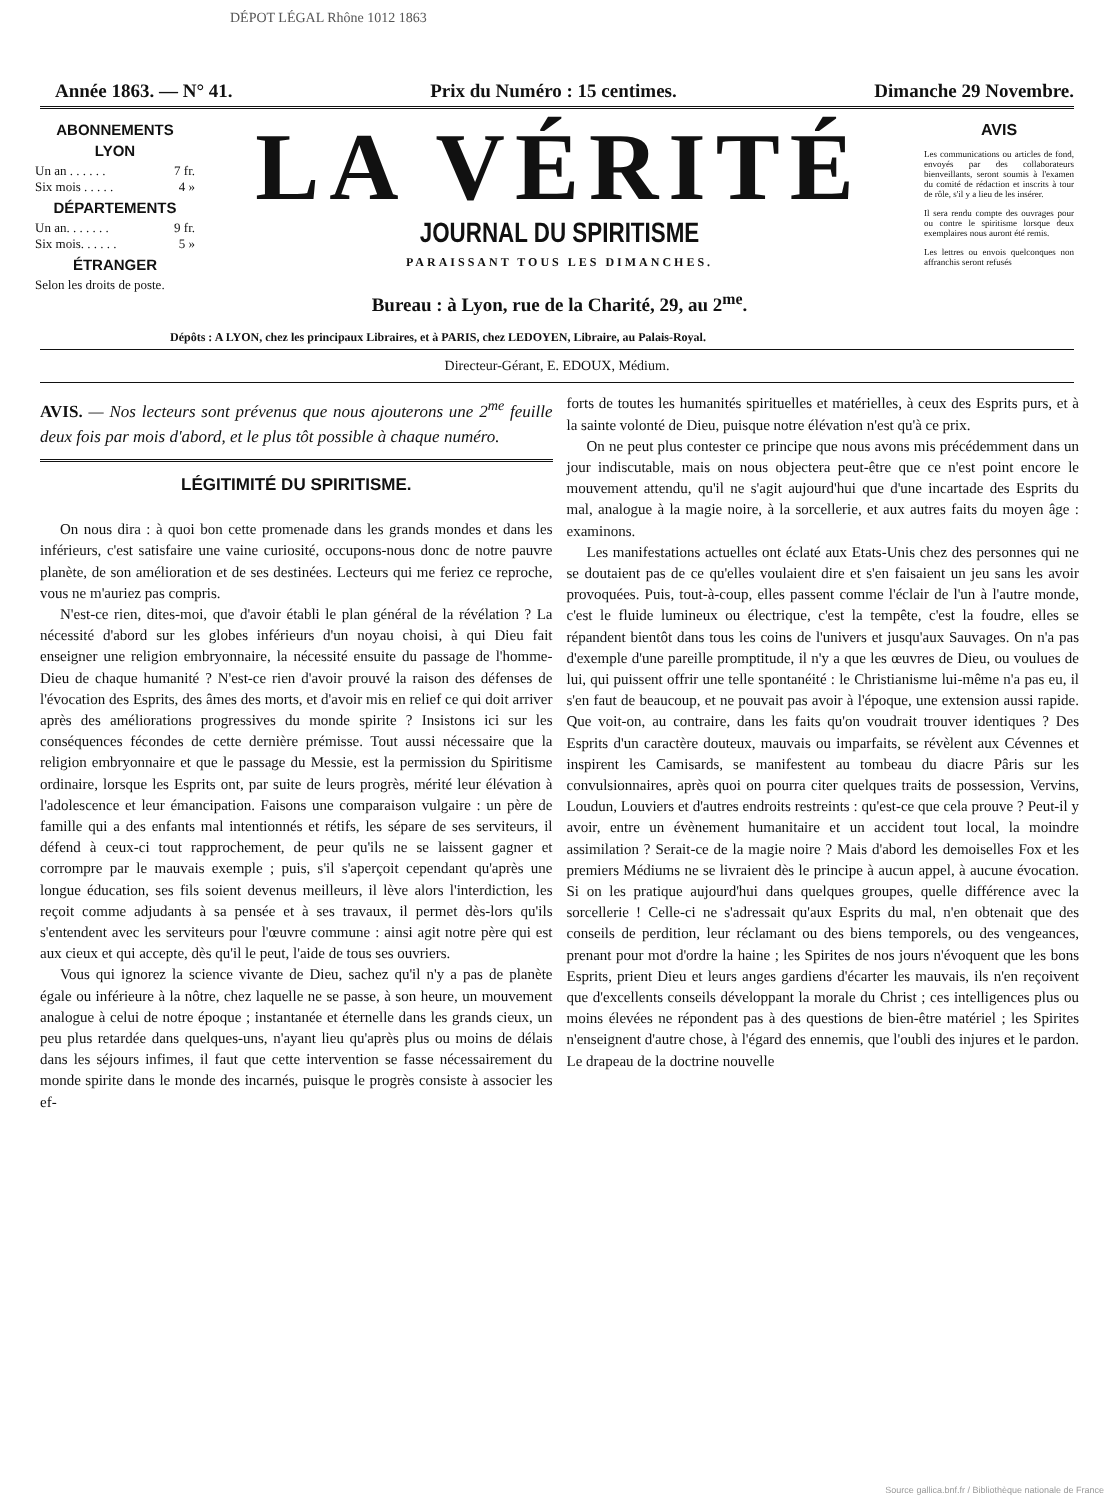DÉPOT LÉGAL Rhône 1012 1863
Année 1863. — N° 41. Prix du Numéro : 15 centimes. Dimanche 29 Novembre.
ABONNEMENTS
LYON
Un an . . . . . . 7 fr.
Six mois . . . . . 4 »
DÉPARTEMENTS
Un an. . . . . . . 9 fr.
Six mois. . . . . . 5 »
ÉTRANGER
Selon les droits de poste.
LA VÉRITÉ
JOURNAL DU SPIRITISME
PARAISSANT TOUS LES DIMANCHES.
Bureau : à Lyon, rue de la Charité, 29, au 2<sup>me</sup>.
AVIS
Les communications ou articles de fond, envoyés par des collaborateurs bienveillants, seront soumis à l'examen du comité de rédaction et inscrits à tour de rôle, s'il y a lieu de les insérer.
Il sera rendu compte des ouvrages pour ou contre le spiritisme lorsque deux exemplaires nous auront été remis.
Les lettres ou envois quelconques non affranchis seront refusés
Dépôts : A LYON, chez les principaux Libraires, et à PARIS, chez LEDOYEN, Libraire, au Palais-Royal.
Directeur-Gérant, E. EDOUX, Médium.
AVIS. — Nos lecteurs sont prévenus que nous ajouterons une 2<sup>me</sup> feuille deux fois par mois d'abord, et le plus tôt possible à chaque numéro.
LÉGITIMITÉ DU SPIRITISME.
On nous dira : à quoi bon cette promenade dans les grands mondes et dans les inférieurs, c'est satisfaire une vaine curiosité, occupons-nous donc de notre pauvre planète, de son amélioration et de ses destinées. Lecteurs qui me feriez ce reproche, vous ne m'auriez pas compris.
N'est-ce rien, dites-moi, que d'avoir établi le plan général de la révélation ? La nécessité d'abord sur les globes inférieurs d'un noyau choisi, à qui Dieu fait enseigner une religion embryonnaire, la nécessité ensuite du passage de l'homme-Dieu de chaque humanité ? N'est-ce rien d'avoir prouvé la raison des défenses de l'évocation des Esprits, des âmes des morts, et d'avoir mis en relief ce qui doit arriver après des améliorations progressives du monde spirite ? Insistons ici sur les conséquences fécondes de cette dernière prémisse. Tout aussi nécessaire que la religion embryonnaire et que le passage du Messie, est la permission du Spiritisme ordinaire, lorsque les Esprits ont, par suite de leurs progrès, mérité leur élévation à l'adolescence et leur émancipation. Faisons une comparaison vulgaire : un père de famille qui a des enfants mal intentionnés et rétifs, les sépare de ses serviteurs, il défend à ceux-ci tout rapprochement, de peur qu'ils ne se laissent gagner et corrompre par le mauvais exemple ; puis, s'il s'aperçoit cependant qu'après une longue éducation, ses fils soient devenus meilleurs, il lève alors l'interdiction, les reçoit comme adjudants à sa pensée et à ses travaux, il permet dès-lors qu'ils s'entendent avec les serviteurs pour l'œuvre commune : ainsi agit notre père qui est aux cieux et qui accepte, dès qu'il le peut, l'aide de tous ses ouvriers.
Vous qui ignorez la science vivante de Dieu, sachez qu'il n'y a pas de planète égale ou inférieure à la nôtre, chez laquelle ne se passe, à son heure, un mouvement analogue à celui de notre époque ; instantanée et éternelle dans les grands cieux, un peu plus retardée dans quelques-uns, n'ayant lieu qu'après plus ou moins de délais dans les séjours infimes, il faut que cette intervention se fasse nécessairement du monde spirite dans le monde des incarnés, puisque le progrès consiste à associer les ef-
forts de toutes les humanités spirituelles et matérielles, à ceux des Esprits purs, et à la sainte volonté de Dieu, puisque notre élévation n'est qu'à ce prix.
On ne peut plus contester ce principe que nous avons mis précédemment dans un jour indiscutable, mais on nous objectera peut-être que ce n'est point encore le mouvement attendu, qu'il ne s'agit aujourd'hui que d'une incartade des Esprits du mal, analogue à la magie noire, à la sorcellerie, et aux autres faits du moyen âge : examinons.
Les manifestations actuelles ont éclaté aux Etats-Unis chez des personnes qui ne se doutaient pas de ce qu'elles voulaient dire et s'en faisaient un jeu sans les avoir provoquées. Puis, tout-à-coup, elles passent comme l'éclair de l'un à l'autre monde, c'est le fluide lumineux ou électrique, c'est la tempête, c'est la foudre, elles se répandent bientôt dans tous les coins de l'univers et jusqu'aux Sauvages. On n'a pas d'exemple d'une pareille promptitude, il n'y a que les œuvres de Dieu, ou voulues de lui, qui puissent offrir une telle spontanéité : le Christianisme lui-même n'a pas eu, il s'en faut de beaucoup, et ne pouvait pas avoir à l'époque, une extension aussi rapide. Que voit-on, au contraire, dans les faits qu'on voudrait trouver identiques ? Des Esprits d'un caractère douteux, mauvais ou imparfaits, se révèlent aux Cévennes et inspirent les Camisards, se manifestent au tombeau du diacre Pâris sur les convulsionnaires, après quoi on pourra citer quelques traits de possession, Vervins, Loudun, Louviers et d'autres endroits restreints : qu'est-ce que cela prouve ? Peut-il y avoir, entre un évènement humanitaire et un accident tout local, la moindre assimilation ? Serait-ce de la magie noire ? Mais d'abord les demoiselles Fox et les premiers Médiums ne se livraient dès le principe à aucun appel, à aucune évocation. Si on les pratique aujourd'hui dans quelques groupes, quelle différence avec la sorcellerie ! Celle-ci ne s'adressait qu'aux Esprits du mal, n'en obtenait que des conseils de perdition, leur réclamant ou des biens temporels, ou des vengeances, prenant pour mot d'ordre la haine ; les Spirites de nos jours n'évoquent que les bons Esprits, prient Dieu et leurs anges gardiens d'écarter les mauvais, ils n'en reçoivent que d'excellents conseils développant la morale du Christ ; ces intelligences plus ou moins élevées ne répondent pas à des questions de bien-être matériel ; les Spirites n'enseignent d'autre chose, à l'égard des ennemis, que l'oubli des injures et le pardon. Le drapeau de la doctrine nouvelle
Source gallica.bnf.fr / Bibliothèque nationale de France